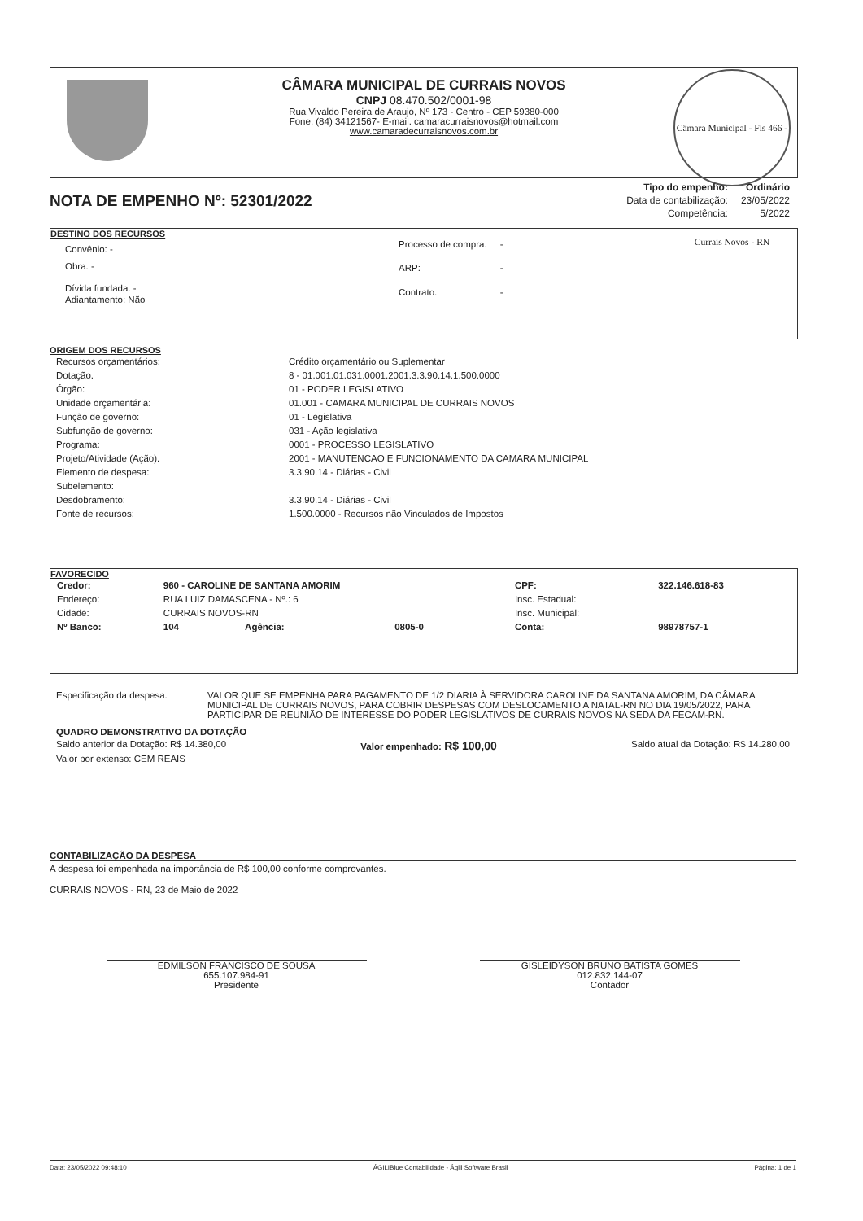CÂMARA MUNICIPAL DE CURRAIS NOVOS
CNPJ 08.470.502/0001-98
Rua Vivaldo Pereira de Araujo, Nº 173 - Centro - CEP 59380-000
Fone: (84) 34121567- E-mail: camaracurraisnovos@hotmail.com
www.camaradecurraisnovos.com.br
Câmara Municipal - Fls 466 - Currais Novos - RN
NOTA DE EMPENHO Nº: 52301/2022
| Tipo do empenho: | Ordinário |
| Data de contabilização: | 23/05/2022 |
| Competência: | 5/2022 |
DESTINO DOS RECURSOS
| Convênio: - |
| Obra: - |
| Dívida fundada: - |
| Adiantamento: Não |
| Processo de compra: | - |
| ARP: | - |
| Contrato: | - |
ORIGEM DOS RECURSOS
| Recursos orçamentários: | Crédito orçamentário ou Suplementar |
| Dotação: | 8 - 01.001.01.031.0001.2001.3.3.90.14.1.500.0000 |
| Órgão: | 01 - PODER LEGISLATIVO |
| Unidade orçamentária: | 01.001 - CAMARA MUNICIPAL DE CURRAIS NOVOS |
| Função de governo: | 01 - Legislativa |
| Subfunção de governo: | 031 - Ação legislativa |
| Programa: | 0001 - PROCESSO LEGISLATIVO |
| Projeto/Atividade (Ação): | 2001 - MANUTENCAO E FUNCIONAMENTO DA CAMARA MUNICIPAL |
| Elemento de despesa: | 3.3.90.14 - Diárias - Civil |
| Subelemento: | |
| Desdobramento: | 3.3.90.14 - Diárias - Civil |
| Fonte de recursos: | 1.500.0000 - Recursos não Vinculados de Impostos |
FAVORECIDO
| Credor: | 960 - CAROLINE DE SANTANA AMORIM | | | CPF: | 322.146.618-83 |
| Endereço: | RUA LUIZ DAMASCENA - Nº.: 6 | | | Insc. Estadual: | |
| Cidade: | CURRAIS NOVOS-RN | | | Insc. Municipal: | |
| Nº Banco: | 104 | Agência: | 0805-0 | Conta: | 98978757-1 |
| Especificação da despesa: | VALOR QUE SE EMPENHA PARA PAGAMENTO DE 1/2 DIARIA À SERVIDORA CAROLINE DA SANTANA AMORIM, DA CÂMARA MUNICIPAL DE CURRAIS NOVOS, PARA COBRIR DESPESAS COM DESLOCAMENTO A NATAL-RN NO DIA 19/05/2022, PARA PARTICIPAR DE REUNIÃO DE INTERESSE DO PODER LEGISLATIVOS DE CURRAIS NOVOS NA SEDA DA FECAM-RN. |
QUADRO DEMONSTRATIVO DA DOTAÇÃO
Saldo anterior da Dotação: R$ 14.380,00 Valor empenhado: R$ 100,00 Saldo atual da Dotação: R$ 14.280,00
Valor por extenso: CEM REAIS
CONTABILIZAÇÃO DA DESPESA
A despesa foi empenhada na importância de R$ 100,00 conforme comprovantes.
CURRAIS NOVOS - RN, 23 de Maio de 2022
EDMILSON FRANCISCO DE SOUSA
655.107.984-91
Presidente
GISLEIDYSON BRUNO BATISTA GOMES
012.832.144-07
Contador
Data: 23/05/2022 09:48:10 ÁGILIBlue Contabilidade - Ágili Software Brasil Página: 1 de 1